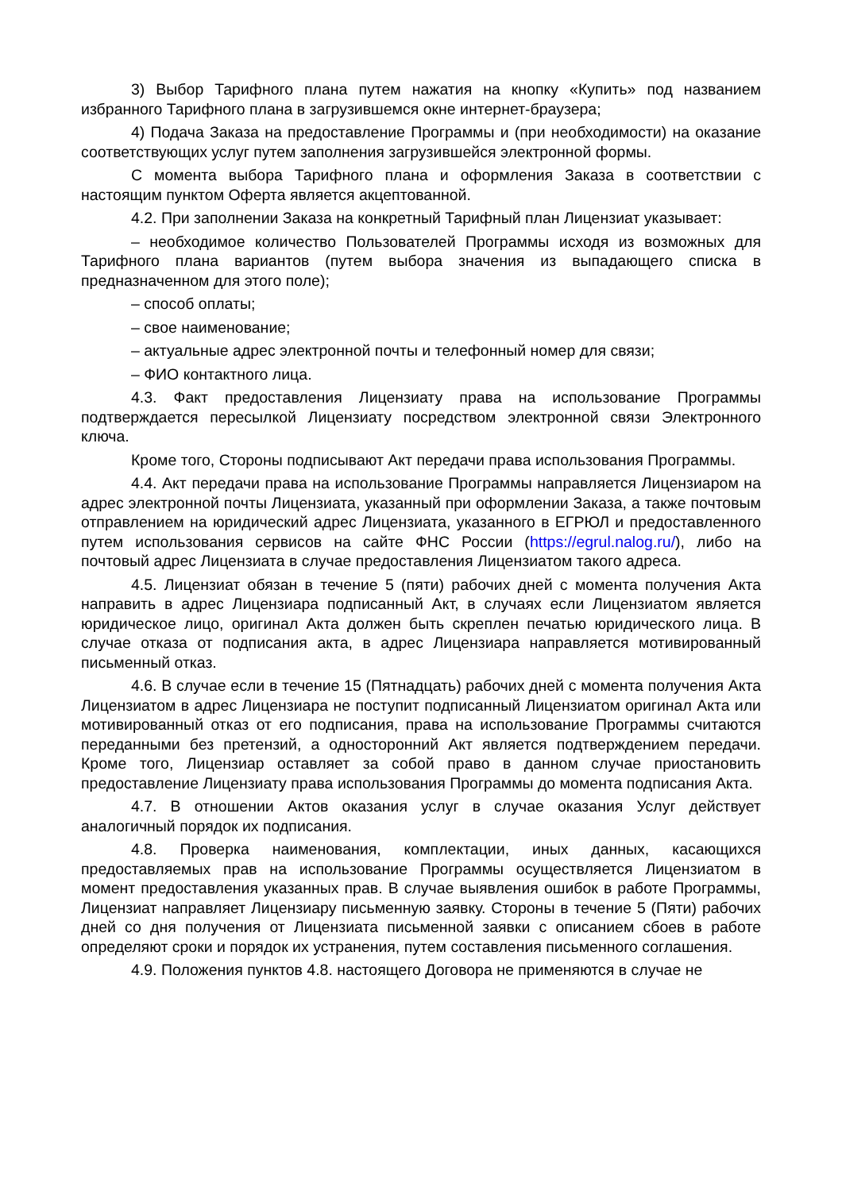3) Выбор Тарифного плана путем нажатия на кнопку «Купить» под названием избранного Тарифного плана в загрузившемся окне интернет-браузера;
4) Подача Заказа на предоставление Программы и (при необходимости) на оказание соответствующих услуг путем заполнения загрузившейся электронной формы.
С момента выбора Тарифного плана и оформления Заказа в соответствии с настоящим пунктом Оферта является акцептованной.
4.2. При заполнении Заказа на конкретный Тарифный план Лицензиат указывает:
– необходимое количество Пользователей Программы исходя из возможных для Тарифного плана вариантов (путем выбора значения из выпадающего списка в предназначенном для этого поле);
– способ оплаты;
– свое наименование;
– актуальные адрес электронной почты и телефонный номер для связи;
– ФИО контактного лица.
4.3. Факт предоставления Лицензиату права на использование Программы подтверждается пересылкой Лицензиату посредством электронной связи Электронного ключа.
Кроме того, Стороны подписывают Акт передачи права использования Программы.
4.4. Акт передачи права на использование Программы направляется Лицензиаром на адрес электронной почты Лицензиата, указанный при оформлении Заказа, а также почтовым отправлением на юридический адрес Лицензиата, указанного в ЕГРЮЛ и предоставленного путем использования сервисов на сайте ФНС России (https://egrul.nalog.ru/), либо на почтовый адрес Лицензиата в случае предоставления Лицензиатом такого адреса.
4.5. Лицензиат обязан в течение 5 (пяти) рабочих дней с момента получения Акта направить в адрес Лицензиара подписанный Акт, в случаях если Лицензиатом является юридическое лицо, оригинал Акта должен быть скреплен печатью юридического лица. В случае отказа от подписания акта, в адрес Лицензиара направляется мотивированный письменный отказ.
4.6. В случае если в течение 15 (Пятнадцать) рабочих дней с момента получения Акта Лицензиатом в адрес Лицензиара не поступит подписанный Лицензиатом оригинал Акта или мотивированный отказ от его подписания, права на использование Программы считаются переданными без претензий, а односторонний Акт является подтверждением передачи. Кроме того, Лицензиар оставляет за собой право в данном случае приостановить предоставление Лицензиату права использования Программы до момента подписания Акта.
4.7. В отношении Актов оказания услуг в случае оказания Услуг действует аналогичный порядок их подписания.
4.8. Проверка наименования, комплектации, иных данных, касающихся предоставляемых прав на использование Программы осуществляется Лицензиатом в момент предоставления указанных прав. В случае выявления ошибок в работе Программы, Лицензиат направляет Лицензиару письменную заявку. Стороны в течение 5 (Пяти) рабочих дней со дня получения от Лицензиата письменной заявки с описанием сбоев в работе определяют сроки и порядок их устранения, путем составления письменного соглашения.
4.9. Положения пунктов 4.8. настоящего Договора не применяются в случае не